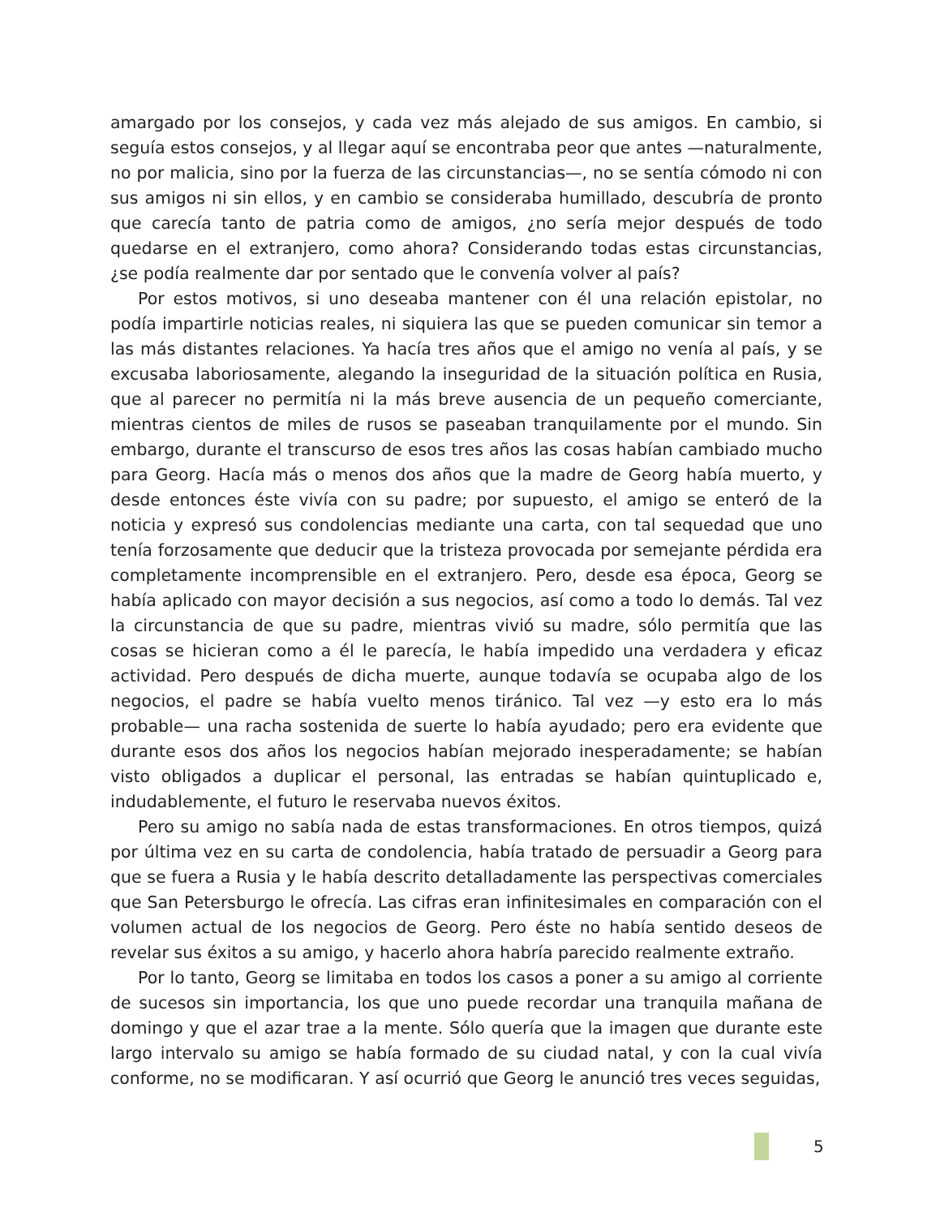amargado por los consejos, y cada vez más alejado de sus amigos. En cambio, si seguía estos consejos, y al llegar aquí se encontraba peor que antes —naturalmente, no por malicia, sino por la fuerza de las circunstancias—, no se sentía cómodo ni con sus amigos ni sin ellos, y en cambio se consideraba humillado, descubría de pronto que carecía tanto de patria como de amigos, ¿no sería mejor después de todo quedarse en el extranjero, como ahora? Considerando todas estas circunstancias, ¿se podía realmente dar por sentado que le convenía volver al país?
Por estos motivos, si uno deseaba mantener con él una relación epistolar, no podía impartirle noticias reales, ni siquiera las que se pueden comunicar sin temor a las más distantes relaciones. Ya hacía tres años que el amigo no venía al país, y se excusaba laboriosamente, alegando la inseguridad de la situación política en Rusia, que al parecer no permitía ni la más breve ausencia de un pequeño comerciante, mientras cientos de miles de rusos se paseaban tranquilamente por el mundo. Sin embargo, durante el transcurso de esos tres años las cosas habían cambiado mucho para Georg. Hacía más o menos dos años que la madre de Georg había muerto, y desde entonces éste vivía con su padre; por supuesto, el amigo se enteró de la noticia y expresó sus condolencias mediante una carta, con tal sequedad que uno tenía forzosamente que deducir que la tristeza provocada por semejante pérdida era completamente incomprensible en el extranjero. Pero, desde esa época, Georg se había aplicado con mayor decisión a sus negocios, así como a todo lo demás. Tal vez la circunstancia de que su padre, mientras vivió su madre, sólo permitía que las cosas se hicieran como a él le parecía, le había impedido una verdadera y eficaz actividad. Pero después de dicha muerte, aunque todavía se ocupaba algo de los negocios, el padre se había vuelto menos tiránico. Tal vez —y esto era lo más probable— una racha sostenida de suerte lo había ayudado; pero era evidente que durante esos dos años los negocios habían mejorado inesperadamente; se habían visto obligados a duplicar el personal, las entradas se habían quintuplicado e, indudablemente, el futuro le reservaba nuevos éxitos.
Pero su amigo no sabía nada de estas transformaciones. En otros tiempos, quizá por última vez en su carta de condolencia, había tratado de persuadir a Georg para que se fuera a Rusia y le había descrito detalladamente las perspectivas comerciales que San Petersburgo le ofrecía. Las cifras eran infinitesimales en comparación con el volumen actual de los negocios de Georg. Pero éste no había sentido deseos de revelar sus éxitos a su amigo, y hacerlo ahora habría parecido realmente extraño.
Por lo tanto, Georg se limitaba en todos los casos a poner a su amigo al corriente de sucesos sin importancia, los que uno puede recordar una tranquila mañana de domingo y que el azar trae a la mente. Sólo quería que la imagen que durante este largo intervalo su amigo se había formado de su ciudad natal, y con la cual vivía conforme, no se modificaran. Y así ocurrió que Georg le anunció tres veces seguidas,
5